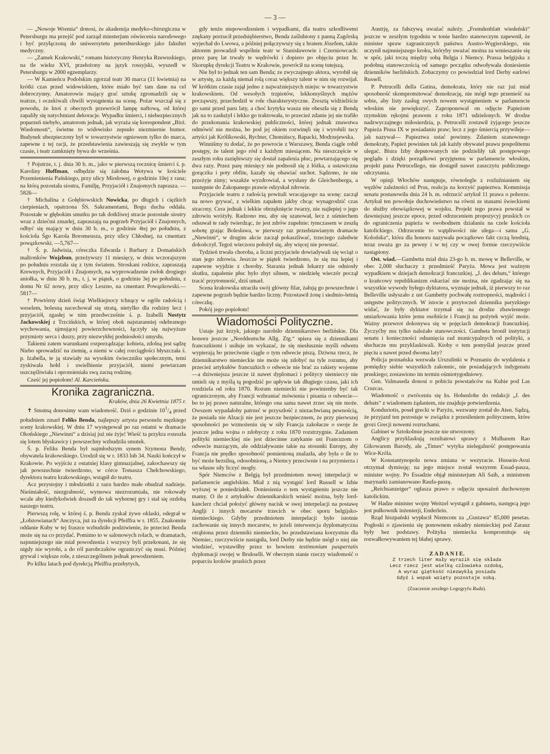— 3 —
— „Nowoje Wremia“ donosi, że akademija medyko-chirurgiczna w Petersburgu ma przejść pod zarząd minsterjum oświecenia narodowego i być przyłączoną do uniwersytetu petersburskiego jako fakultet medyczny.
— „Zamek Krakowski,“ romans historyczny Henryka Rzewuskiego, na tle wieku XVI, przełożony na język rossyjski, wyszedł w Petersburgu w 2000 egzemplarzy.
— W Kamieńcu Podolskim zgorzał teatr 30 marca (11 kwietnia) na krótki czas przed widowiskiem, które miało być tam dane na cel dobroczynny. Amatorowie mający grać sztukę zgromadzili się w teatrze, i oczekiwali chwili wystąpienia na scenę. Pożar wszczął się z powodu, że ktoś z obecnych przewrócił lampę naftową, od której zapaliły się natychmiast dekoracje. Wypadku śmierci, i niebezpiecznych poparzeń niebyło, amatorom jednak, jak wyraża się korespondent „Birż. Wiedomosti“, świetne to widowisko zepsuło niezmiernie humor. Budynek ubezpieczony był w towarzystwie ogniowem tylko do marca, zapewne z tej racji, że przedstawienia zawieszają się zwykle w tym czasie, i teatr zamknięty bywa do września.
† Pojutrze, t. j. dnia 30 b. m., jako w pierwszą rocznicę śmierci ś. p. Karoliny Hoffman, odbędzie się żałobna Wotywa w kościele Przemienienia Pańskiego, przy ulicy Miodowej, o godzinie 10ej z rana; na którą pozostała siostra, Familję, Przyjaciół i Znajomych zaprasza. —5826—
† Michalina z Gołębiowskich Nowicka, po długich i ciężkich cierpieniach, opatrzona ŚS. Sakramentami, Bogu ducha oddała. Pozostałe w głębokim smutku po tak dotkliwej stracie pozostałe siostry wraz z dziećmi zmarłej, zapraszają na pogrzeb Przyjaciół i Znajomych, odbyć się mający w dniu 30 b. m., o godzinie 4tej po południu, z kościoła Śgo Karola Boromeusza, przy ulicy Chłodnej, na cmentarz powązkowski. —5,767—
† Ś. p. Jadwisia, córeczka Edwarda i Barbary z Domańskich małżonków Wojzbun, przeżywszy 11 miesięcy, w dniu wczorajszym po południu rozstała się z tym światem. Stroskani rodzice, zapraszają Krewnych, Przyjaciół i Znajomych, na wyprowadzenie zwłok drogiego aniołka, w dniu 30 b. m., t. j. w piątek, o godzinie 3ej po południu, z domu Nr 62 nowy, przy ulicy Leszno, na cmentarz Powązkowski.—5817—
† Powtórny dzień świąt Wielkiejnocy tchnący w ogóle radością i weselem, bolesną nacechował się stratą, nietylko dla rodziny lecz i przyjaciół, zgasłej w nim przedwcześnie ś. p. Izabelli Nostytz Jackowskiej z Trzcińskich, w której obok najstaranniej odebranego wychowania, ujmującej powierzchowności, łączyły się najwyższe przymioty serca i duszy, przy niezwykłej podniosłości umysłu.
Takiemi zatem warunkami rozporządzając kobieta, zdolną jest sądzę Niebo sprowadzić na ziemię, a niemi w całej rozciągłości błyszczała ś. p. Izabella, te ją stawiały na wysokim świeczniku społecznym, temi zyskiwała hołd i uwielbienie przyjaciół, niemi powtarzam uszczęśliwiała i opromieniała swą zacną rodzinę.
Cześć jej popiołom! Al. Karcieńska.
Kronika zagraniczna.
Kraków, dnia 26 Kwietnia 1875 r.
✝ Smutną donosimy wam wiadomość. Dziś o godzinie 101/4 przed południem zmarł Feliks Benda, najlepszy artysta personelu męzkiego sceny krakowskiej. W dniu 17 występował po raz ostatni w dramacie Okońskiego „Niewinni“ a dzisiaj już nie żyje! Wieść ta przykra rozeszła się lotem błyskawicy i powszechny wzbudziła smutek.
Ś. p. Feliks Benda był najmłodszym synem Szymona Bendy, obywatela krakowskiego. Urodził się w r. 1833 lub 34. Nauki kończył w Krakowie. Po wyjściu z ostatniej klasy gimnazjalnej, zakochawszy się jak powszechnie twierdzono, w córce Tomasza Chełchowskiego, dyrektora teatru krakowskiego, wstąpił do teatru.
Acz przystojny i młodziutki z razu bardzo małe obudzał nadzieje. Nieśmiałość, niezgrabność, wymowa niezrozumiała, nie rokowały wcale aby kiedykolwiek doszedł do tak wybornej gry i stał się ozdobą naszego teatru.
Pierwszą rolę, w której ś. p. Benda zyskał żywe oklaski, odegrał w „Łobzowianach“ Anczyca, już za dyrekcji Pfeiffra w r. 1855. Znakomite oddanie Kuby w tej fraszce wzbudziło podziwienie, że przecież Benda może się na co przydać. Pomimo to w salonowych rolach, w dramatach, najmniejszego nie miał powodzenia i wszyscy byli przekonani, że się nigdy nie wyrobi, a do ról parobczaków ograniczyć się musi. Później grywał i większe role, z nieszczególnem jednak powodzeniem.
Po kilku latach pod dyrekcją Pfeiffra przebytych,
gdy tenże niepowodzeniem i wypadkami, dla teatru szkodliwemi znękany porzucił przedsiębierstwo, Benda zaślubiony z panną Zagórską wyjechał do Lwowa, a później połączywszy się z bratem Józefem, także aktorem prowadził wspólnie teatr w Stanisławowie i Czerniowcach: przez parę lat trwały te wędrówki i dopiero po objęciu przez hr. Skorupkę dyrekcji Teatru w Krakowie, powrócił na scenę tutejszą.
Nie był to jednak ten sam Benda; ze zwyczajnego aktora, wyrobił się w artystę, za każdą niemal rolą coraz większy talent w nim się rozwijał. W krótkim czasie zajął jedno z najważniejszych miejsc w towarzystwie krakowskiem. Od wesołych trzpiotów, lekkomyślnych mężów począwszy, przechodził w role charakterystyczne. Zresztą widzieliście go sami przed paru laty, a choć krytyka wasza nie obeszła się z Bendą jak na to zasłużył i lekko go traktowała, to przecież zdanie jej nie trafiło do przekonania krakowskiej publiczności, której jednak znawstwa odmówić nie można, bo pod jej okiem rozwinęli się i wyrobili tacy artyści jak Królikowski, Rychter, Chomińscy, Rapacki, Modrzejewska.
Winniśmy tu dodać, że po powrocie z Warszawy, Benda ciągle robił postępy, że talent jego rósł z każdym miesiącem. Na nieszczęście w zeszłym roku zaziębiwszy się dostał zapalenia płuc, powtarzającego się dwa razy. Przez parę miesięcy nie podnosił się z łóżka, a ustawiczna gorączka i poty obfite, kazały się obawiać suchot. Sądzono, że nie przeżyje zimy; wszakże wyzdrowiał, a wysłany do Gleichenberga, a następnie do Zakopanego prawie odzyskał zdrowie.
Przyjaciele teatru z radością powitali wracającego na scenę: zaczął na nowo grywać, z wielkim zapałem jakby chcąc wynagrodzić czas stracony. Cera jednak i lekkie obrzęknięcie twarzy, nie najlepiej o jego zdrowiu wróżyły. Radzono mu, aby się szanował, lecz z uśmiechem odsuwał te rady twierdząc, że jest zdrów zupełnie: tymczasem w zeszłą sobotę grając Bolesława, w pierwszy raz przedstawianym dramacie „Niewinni“, w drugim akcie zaczął pokaszliwać, trzeciego zaledwie dokończył. Tegoż wieczoru położył się, aby więcej nie powstać.
Tydzień trwała choroba, a liczni przyjaciele dowiadywali się wciąż o stan jego zdrowia. Jeszcze w piątek twierdzono, że się ma lepiej i zapewne wyjdzie z choroby. Starania jednak lekarzy nie odniosły skutku, zapalenie płuc było zbyt silnem, w niedzielę wieczór począł tracić przytomność, dziś umarł.
Scena krakowska utraciła swój główny filar, żałują go powszechnie i zapewne pogrzeb będzie bardzo liczny. Pozostawił żonę i siedmio-letnią córeczkę.
Pokój jego popiołom!
Wiadomości Polityczne.
Ustaje już krzyk, jakiego narobiło dziennikarstwo berlińskie. Dla honoru jeszcze „Norddeutsche Allg. Ztg.“ spiera się z dziennikami francuzkiemi i usiłuje im wykazać, że się niesłusznie myśli odwetu wypierają bo przeciwnie ciągle o tym odwecie piszą. Dziwna rzecz, że dziennikarstwo niemieckie nie może się zdobyć na tyle rozumu, aby przecież artykułów francuzkich o odwecie nie brać za rakiety wojenne—a dziwniejsza jeszcze iż nawet dyplomaci i politycy niemieccy nie umieli się z myślą tą pogodzić po upływie tak długiego czasu, jaki ich rozdziela od roku 1870. Rozum niemiecki nie powinienby być tak ograniczonym, aby Francji wzbraniać mówienia i pisania o odwecie—bo to jej prawo naturalne, którego ona sama nawet zrzec się nie może. Owszem wypadałoby patrzeć w przyszłość z niezachwianą pewnością, że posiada nie Alzacji nie jest jeszcze bezpiecznem, że przy pierwszej sposobności po wzmożeniu się w siły Francja zakołacze o swoje że jeszcze jedna wojna o zdobyczy z roku 1870 rozstrzygnie. Zadaniem polityki niemieckiej nie jest dziecinne zatykanie ust Francuzom o odwecie marzącym, ale oddziaływanie takie na stosunki Europy, aby Francja nie prędko sposobność pomienioną znalazła, aby była o ile to być może bezsilną, odosobnioną, a Niemcy przeciwnie i na przymierza i na własne siły liczyć mogły.
Spór Niemców z Belgją był przedmiotem nowej interpelacji w parlamencie angielskim. Miał z nią wystąpić lord Russell w Izbie wyższej w poniedziałek. Doniesienia o tem wystąpieniu jeszcze nie mamy. O ile z artykułów dziennikarskich wnieść można, były lord-kanclerz chciał położyć główny nacisk w swej interpelacji na postawę Anglji i innych mocarstw trzecich w obec sporu belgijsko-niemieckiego. Gdyby przedmiotem interpelacji było istotnie zachowanie się innych mocarstw, to jeżeli interwencja dyplomatyczna otrąbiona przez dzienniki niemieckie, bo przedstawiana korzystnie dla Niemiec, rzeczywiście nastąpiła, lord Derby nie będzie mógł o niej nie wiedzieć, wystawiłby przez to bowiem testimonium paupertatis dyplomacji swojej w Brukselli. W obecnym stanie rzeczy wiadomość o poparciu kroków pruskich przez
Austrję, za fałszywą uważać należy. „Fremdenblatt wiedeński“ jeszcze w zeszłym tygodniu w tonie bardzo stanowczym zapewnił, że minister spraw zagranicznych państwa Austro-Węgierskiego, nie uczynił najmniejszego kroku, któryby uważać można za wmieszanie się w spór, jaki toczą między sobą Belgja i Niemcy. Prassa belgijska z podobną stanowczością od samego początku odwoływała doniesienie dzienników berlińskich. Zobaczymy co powiedział lord Derby earlowi Russell.
P. Petrucelli della Gatina, demokrata, który nie raz już miał sposobność skompromitować demokrację, nie mógł tego przenieść na sobie, aby listy zasług swych nowem wystąpieniem w parlamencie włoskim nie powiększyć. Zaproponował on odjęcie Papieżom rzymskim rękojmi prawem z roku 1871 udzielonych. W drodze nadzwyczajnego miłosierdzia, p. Petrucelli zostawił żyjącego jeszcze Papieża Piusa IX w posiadaniu praw; lecz z jego śmiercią przywileje—jak nazywał— Papieztwa ustać powinny. Zdaniem szanownego demokraty, Papież powinien tak jak każdy obywatel prawu pospolitemu ulegać. Biura Izby deputowanych nie podzieliły tak postępowego poglądu i dzięki porządkowi przyjętemu w parlamencie włoskim, projekt pana Petrucellego, nie dostąpił nawet zaszczytu publicznego odczytania.
W opinji Włochów następuje, równolegle z rozluźnianiem się węzłów zależności od Prus, reakcja na korzyść papieztwa. Kommissja senatu postanowiła dnia 24 b. m. odrzucić artykuł 11 prawa o poborze. Artykuł ten powołuje duchowieństwo na równi ze stanami świeckiemi do służby obowiązkowej w wojsku. Projekt tego prawa powstał w dawniejszej jeszcze epoce, przed odrzuceniem propozycyj pruskich co do ograniczenia papieża w swobodnem działaniu na czele kościoła katolickiego. Odrzucenie to wątpliwości nie ulega—i sama „G. Kolońska“, która dla honoru nazywała początkowo fakt czczą brednią, teraz uważa go za pewny i w tej czy w owej formie rzeczywiście nastąpiony.
Ost. wiad.—Gambetta miał dnia 23-go b. m. mowę w Belleville, w obec 2,000 słuchaczy z przedmieść Paryża. Mowa jest ważnym wypadkiem w dziejach demokracji francuzkiej. „J. des debats,“ którego o krańcowy republikanizm oskarżać nie można, nie zgadzając się na wszystkie wywody byłego dyktatora, wyznaje jednak, iż pierwszy to raz Belleville usłyszało z ust Gambetty pochwałę roztropności, mądrości i ustępstw politycznych. W istocie z przytoczeń dziennika paryzkiego widać, że były dyktator trzymał się na drodze zbawiennego umiarkowania które jemu osobiście i Francji na pożytek wyjść może. Ważny przewrot dokonywa się w pojęciach demokracji francuzkiej. Życzyćby mu tylko należało stanowczości. Gambeta bronił instytucji senatu i konieczności odsunięcia rad municypalnych od polityki, a słuchacze mu przyklaskiwali. Ktoby o tem pomyślał jeszcze przed pięciu a nawet przed dwoma laty?
Policja poznańska wezwała Urszulinki w Poznaniu do wydalenia z pomiędzy siebie wszystkich zakonnic, nie posiadających indygenatu pruskiego; zostawiono im termin ośmiotygodniowy.
Gen. Valmaseda donosi o pobiciu powstańców na Kubie pod Las Cruzcas.
Wiadomość o zwróceniu się ks. Hohenlohe do redakcji „J. des debats“ z wiadomem żądaniem, nie znajduje potwierdzenia.
Konduriotis, poseł grecki w Paryżu, wezwany został do Aten. Sądzą, że przyjazd ten pozostaje w związku z przesileniem politycznem, które grozi Grecji nowemi rozruchami.
Gabinet w Sztokolmie jeszcze nie utworzony.
Anglicy przyklaskują rezultatowi sprawy z Mulharem Rao Gikowarem Barody, ale „Times“ wytyka nielegalność postępowania Wice-Króla.
W Konstantynopolu nowa zmiana w wezyracie. Hussein-Avui otrzymał dymissję; na jego miejsce został wezyrem Essad-pasza, minister wojny. Po Essadzie objął ministerjum Ali Saib, a ministrem marynarki zamianowano Raufa-paszę.
„Reichsanzeiger“ ogłasza prawo o odjęciu uposażeń duchownym katolickim.
W Hadze minister wojny Weitzel wystąpił z gabinetu, następcą jego jest pułkownik inżenierji, Enderlein.
Rząd hiszpański wypłacił Niemcom za „Gustawa“ 85,000 pesetas. Pogłoski o zjawieniu się ponownem eskadry niemieckiej pod Zarauz były bez podstawy. Polityka niemiecka kompromituje się rozwałkowywaniem tej błahej sprawy.
Z A D A N I E.
Z trzech liter mały wyrazik się składa
Lecz rzecz jest wielką człowieka ozdobą,
A wyraz giętkość niezwykłą posiada
Gdyż i wspak wzięty pozostaje sobą.
(Znaczenie zeszłego Logogryfu Ruda).